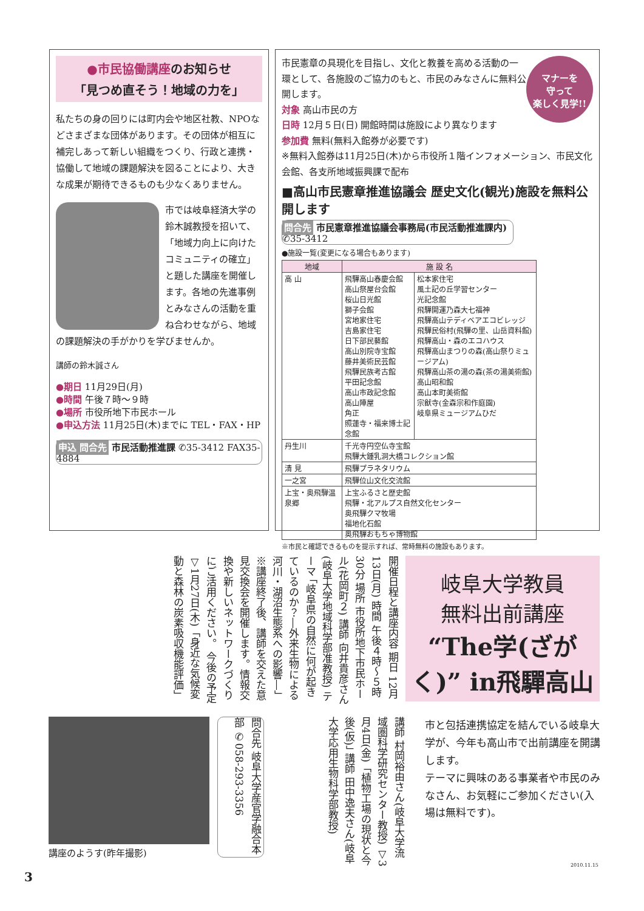●市民協働講座のお知らせ
「見つめ直そう！地域の力を」
私たちの身の回りには町内会や地区社教、NPOなどさまざまな団体があります。その団体が相互に補完しあって新しい組織をつくり、行政と連携・協働して地域の課題解決を図ることにより、大きな成果が期待できるものも少なくありません。
市では岐阜経済大学の鈴木誠教授を招いて、「地域力向上に向けたコミュニティの確立」と題した講座を開催します。各地の先進事例とみなさんの活動を重ね合わせながら、地域の課題解決の手がかりを学びませんか。
講師の鈴木誠さん
●期日 11月29日(月)
●時間 午後７時～９時
●場所 市役所地下市民ホール
●申込方法 11月25日(木)までに TEL・FAX・HP
申込 問合先 市民活動推進課 ✆35-3412 FAX35-4884
マナーを
守って
楽しく見学!!
市民憲章の具現化を目指し、文化と教養を高める活動の一環として、各施設のご協力のもと、市民のみなさんに無料公開します。
対象 高山市民の方
日時 12月５日(日) 開館時間は施設により異なります
参加費 無料(無料入館券が必要です)
※無料入館券は11月25日(木)から市役所１階インフォメーション、市民文化会館、各支所地域振興課で配布
■高山市民憲章推進協議会 歴史文化(観光)施設を無料公開します
問合先 市民憲章推進協議会事務局(市民活動推進課内) ✆35-3412
●施設一覧(変更になる場合もあります)
| 地域 | 施 設 名 | |
| --- | --- | --- |
| 高 山 | 飛驒高山春慶会館 高山祭屋台会館 桜山日光館 獅子会館 宮地家住宅 吉島家住宅 日下部民藝館 高山別院寺宝館 藤井美術民芸館 飛驒民族考古館 平田記念館 高山市政記念館 高山陣屋 角正 照蓮寺・福来博士記念館 | 松本家住宅 風土記の丘学習センター 光記念館 飛驒開運乃森大七福神 飛驒高山テディベアエコビレッジ 飛驒民俗村(飛驒の里、山岳資料館) 飛驒高山・森のエコハウス 飛驒高山まつりの森(高山祭りミュージアム) 飛驒高山茶の湯の森(茶の湯美術館) 高山昭和館 高山本町美術館 宗猷寺(金森宗和作庭園) 岐阜県ミュージアムひだ |
| 丹生川 | 千光寺円空仏寺宝館 飛驒大鍾乳洞大橋コレクション館 | |
| 清 見 | 飛驒プラネタリウム | |
| 一之宮 | 飛驒位山文化交流館 | |
| 上宝・奥飛騨温泉郷 | 上宝ふるさと歴史館 飛驒・北アルプス自然文化センター 奥飛驒クマ牧場 福地化石館 奥飛驒おもちゃ博物館 | |
※市民と確認できるものを提示すれば、常時無料の施設もあります。
岐阜大学教員
無料出前講座
“The学(ざがく)” in飛驒高山
開催日程と講座内容 期日 12月13日(月) 時間 午後４時～５時30分 場所 市役所地下市民ホール(花岡町２) 講師 向井貴彦さん(岐阜大学地域科学部准教授) テーマ 「岐阜県の自然に何が起きているのか？―外来生物による河川・湖沼生態系への影響―」 ※講座終了後、講師を交えた意見交換会を開催します。情報交換や新しいネットワークづくりにご活用ください。 今後の予定 ▽1月27日(木)「身近な気候変動と森林の炭素吸収機能評価」
市と包括連携協定を結んでいる岐阜大学が、今年も高山市で出前講座を開講します。
テーマに興味のある事業者や市民のみなさん、お気軽にご参加ください(入場は無料です)。
講師 村岡裕由さん(岐阜大学流域圏科学研究センター教授) ▽3月4日(金)「植物工場の現状と今後(仮)」 講師 田中逸夫さん(岐阜大学応用生物科学部教授)
問合先 岐阜大学産官学融合本部 ✆058-293-3356
講座のようす(昨年撮影)
3
2010.11.15